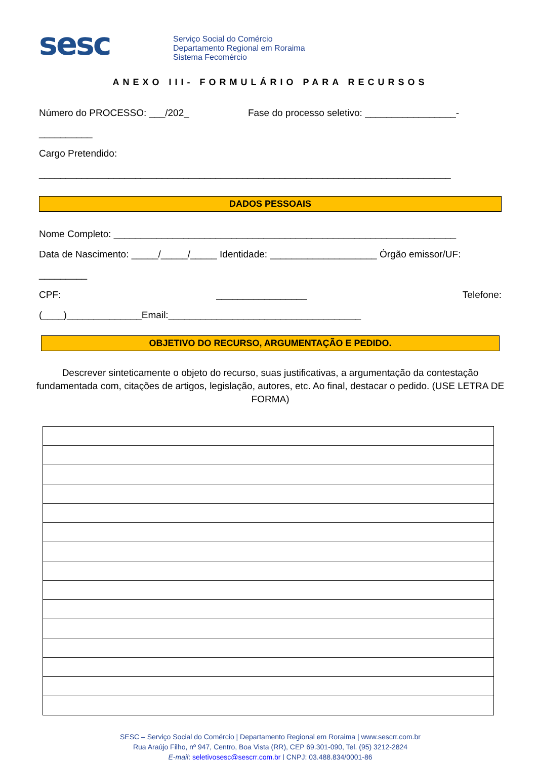sesc
Serviço Social do Comércio
Departamento Regional em Roraima
Sistema Fecomércio
ANEXO III- FORMULÁRIO PARA RECURSOS
Número do PROCESSO: ___/202_ Fase do processo seletivo: _________________-
__________
Cargo Pretendido:
_____________________________________________________________________________
DADOS PESSOAIS
Nome Completo: ________________________________________________________________
Data de Nascimento: _____/_____/_____ Identidade: ____________________ Órgão emissor/UF:
_________
CPF: _________________ Telefone:
(____)______________Email:____________________________________
OBJETIVO DO RECURSO, ARGUMENTAÇÃO E PEDIDO.
Descrever sinteticamente o objeto do recurso, suas justificativas, a argumentação da contestação fundamentada com, citações de artigos, legislação, autores, etc. Ao final, destacar o pedido. (USE LETRA DE FORMA)
SESC – Serviço Social do Comércio | Departamento Regional em Roraima | www.sescrr.com.br
Rua Araújo Filho, nº 947, Centro, Boa Vista (RR), CEP 69.301-090, Tel. (95) 3212-2824
E-mail: seletivosesc@sescrr.com.br | CNPJ: 03.488.834/0001-86